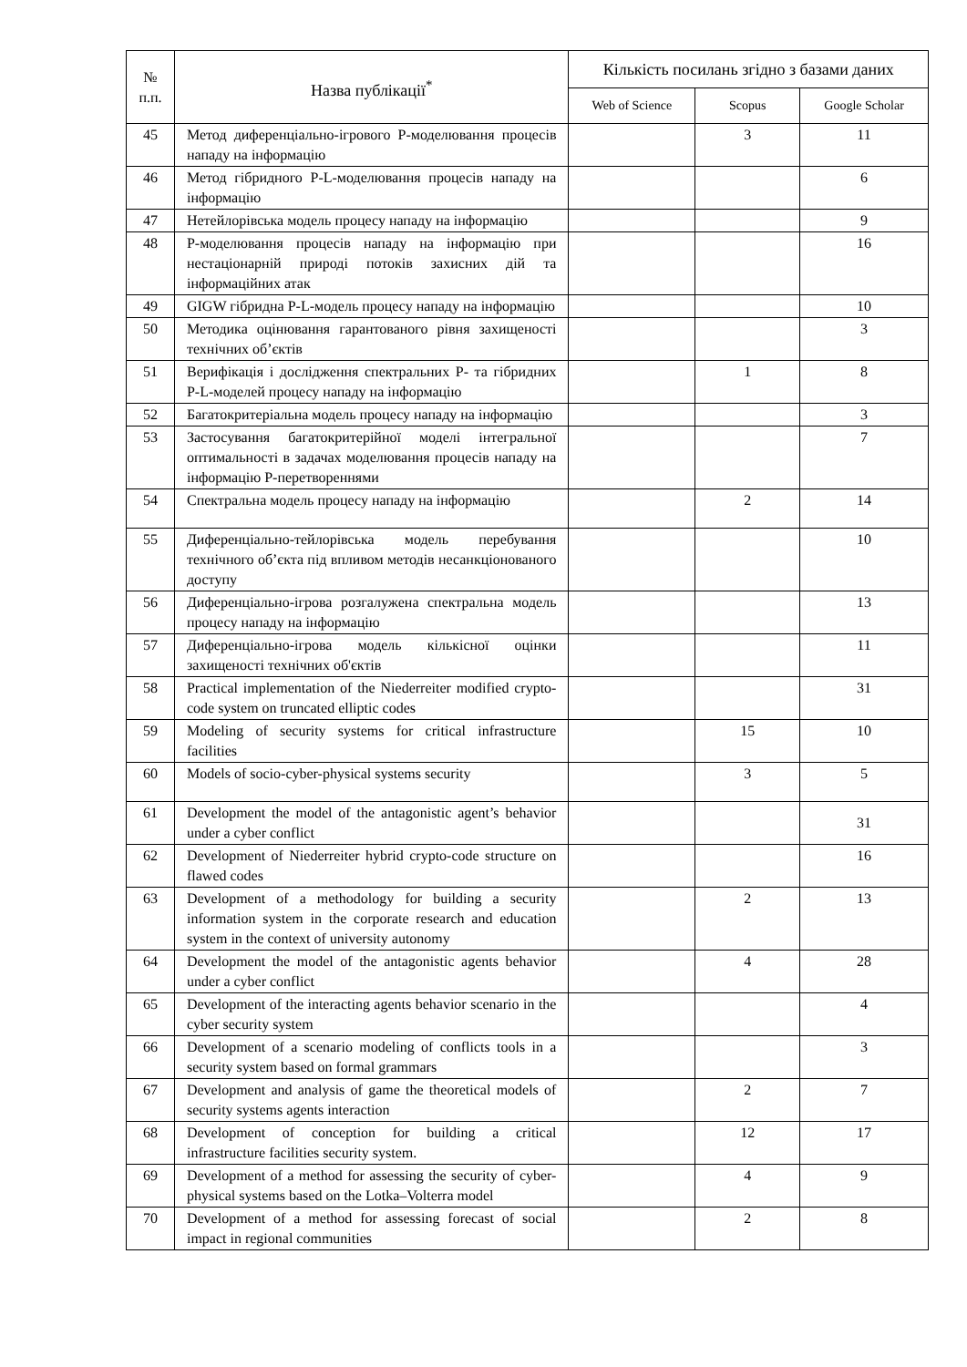| № п.п. | Назва публікації<sup>*</sup> | Кількість посилань згідно з базами даних | | |
| --- | --- | --- | --- | --- |
| | | Web of Science | Scopus | Google Scholar |
| 45 | Метод диференціально-ігрового P-моделювання процесів нападу на інформацію | | 3 | 11 |
| 46 | Метод гібридного P-L-моделювання процесів нападу на інформацію | | | 6 |
| 47 | Нетейлорівська модель процесу нападу на інформацію | | | 9 |
| 48 | P-моделювання процесів нападу на інформацію при нестаціонарній природі потоків захисних дій та інформаційних атак | | | 16 |
| 49 | GIGW гібридна P-L-модель процесу нападу на інформацію | | | 10 |
| 50 | Методика оцінювання гарантованого рівня захищеності технічних об’єктів | | | 3 |
| 51 | Верифікація і дослідження спектральних P- та гібридних P-L-моделей процесу нападу на інформацію | | 1 | 8 |
| 52 | Багатокритеріальна модель процесу нападу на інформацію | | | 3 |
| 53 | Застосування багатокритерійної моделі інтегральної оптимальності в задачах моделювання процесів нападу на інформацію P-перетвореннями | | | 7 |
| 54 | Спектральна модель процесу нападу на інформацію | | 2 | 14 |
| 55 | Диференціально-тейлорівська модель перебування технічного об’єкта під впливом методів несанкціонованого доступу | | | 10 |
| 56 | Диференціально-ігрова розгалужена спектральна модель процесу нападу на інформацію | | | 13 |
| 57 | Диференціально-ігрова модель кількісної оцінки захищеності технічних об'єктів | | | 11 |
| 58 | Practical implementation of the Niederreiter modified crypto-code system on truncated elliptic codes | | | 31 |
| 59 | Modeling of security systems for critical infrastructure facilities | | 15 | 10 |
| 60 | Models of socio-cyber-physical systems security | | 3 | 5 |
| 61 | Development the model of the antagonistic agent’s behavior under a cyber conflict | | | 31 |
| 62 | Development of Niederreiter hybrid crypto-code structure on flawed codes | | | 16 |
| 63 | Development of a methodology for building a security information system in the corporate research and education system in the context of university autonomy | | 2 | 13 |
| 64 | Development the model of the antagonistic agents behavior under a cyber conflict | | 4 | 28 |
| 65 | Development of the interacting agents behavior scenario in the cyber security system | | | 4 |
| 66 | Development of a scenario modeling of conflicts tools in a security system based on formal grammars | | | 3 |
| 67 | Development and analysis of game the theoretical models of security systems agents interaction | | 2 | 7 |
| 68 | Development of conception for building a critical infrastructure facilities security system. | | 12 | 17 |
| 69 | Development of a method for assessing the security of cyber-physical systems based on the Lotka–Volterra model | | 4 | 9 |
| 70 | Development of a method for assessing forecast of social impact in regional communities | | 2 | 8 |